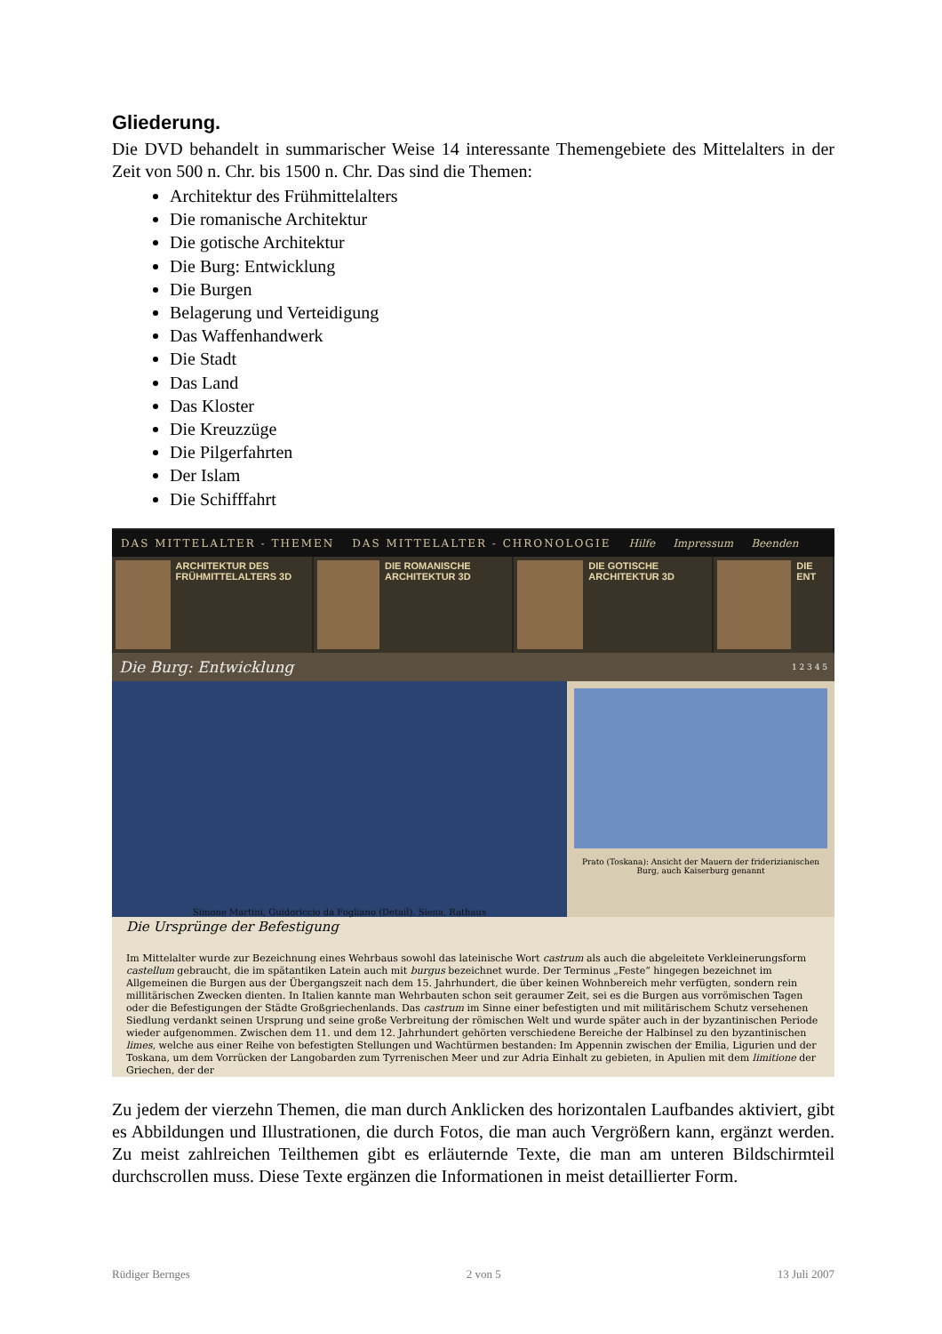Gliederung.
Die DVD behandelt in summarischer Weise 14 interessante Themengebiete des Mittelalters in der Zeit von 500 n. Chr. bis 1500 n. Chr. Das sind die Themen:
Architektur des Frühmittelalters
Die romanische Architektur
Die gotische Architektur
Die Burg: Entwicklung
Die Burgen
Belagerung und Verteidigung
Das Waffenhandwerk
Die Stadt
Das Land
Das Kloster
Die Kreuzzüge
Die Pilgerfahrten
Der Islam
Die Schifffahrt
DAS MITTELALTER - THEMEN DAS MITTELALTER - CHRONOLOGIE Hilfe Impressum Beenden
ARCHITEKTUR DES FRÜHMITTELALTERS 3D
DIE ROMANISCHE ARCHITEKTUR 3D DIE GOTISCHE ARCHITEKTUR 3D DIE ENT
Die Burg: Entwicklung 1 2 3 4 5
Simone Martini, Guidoriccio da Fogliano (Detail). Siena, Rathaus
Prato (Toskana): Ansicht der Mauern der friderizianischen Burg, auch Kaiserburg genannt
Die Ursprünge der Befestigung
Im Mittelalter wurde zur Bezeichnung eines Wehrbaus sowohl das lateinische Wort castrum als auch die abgeleitete Verkleinerungsform castellum gebraucht, die im spätantiken Latein auch mit burgus bezeichnet wurde. Der Terminus „Feste“ hingegen bezeichnet im Allgemeinen die Burgen aus der Übergangszeit nach dem 15. Jahrhundert, die über keinen Wohnbereich mehr verfügten, sondern rein millitärischen Zwecken dienten. In Italien kannte man Wehrbauten schon seit geraumer Zeit, sei es die Burgen aus vorrömischen Tagen oder die Befestigungen der Städte Großgriechenlands. Das castrum im Sinne einer befestigten und mit militärischem Schutz versehenen Siedlung verdankt seinen Ursprung und seine große Verbreitung der römischen Welt und wurde später auch in der byzantinischen Periode wieder aufgenommen. Zwischen dem 11. und dem 12. Jahrhundert gehörten verschiedene Bereiche der Halbinsel zu den byzantinischen limes, welche aus einer Reihe von befestigten Stellungen und Wachtürmen bestanden: Im Appennin zwischen der Emilia, Ligurien und der Toskana, um dem Vorrücken der Langobarden zum Tyrrenischen Meer und zur Adria Einhalt zu gebieten, in Apulien mit dem limitione der Griechen, der der
Zu jedem der vierzehn Themen, die man durch Anklicken des horizontalen Laufbandes aktiviert, gibt es Abbildungen und Illustrationen, die durch Fotos, die man auch Vergrößern kann, ergänzt werden. Zu meist zahlreichen Teilthemen gibt es erläuternde Texte, die man am unteren Bildschirmteil durchscrollen muss. Diese Texte ergänzen die Informationen in meist detaillierter Form.
Rüdiger Bernges 2 von 5 13 Juli 2007